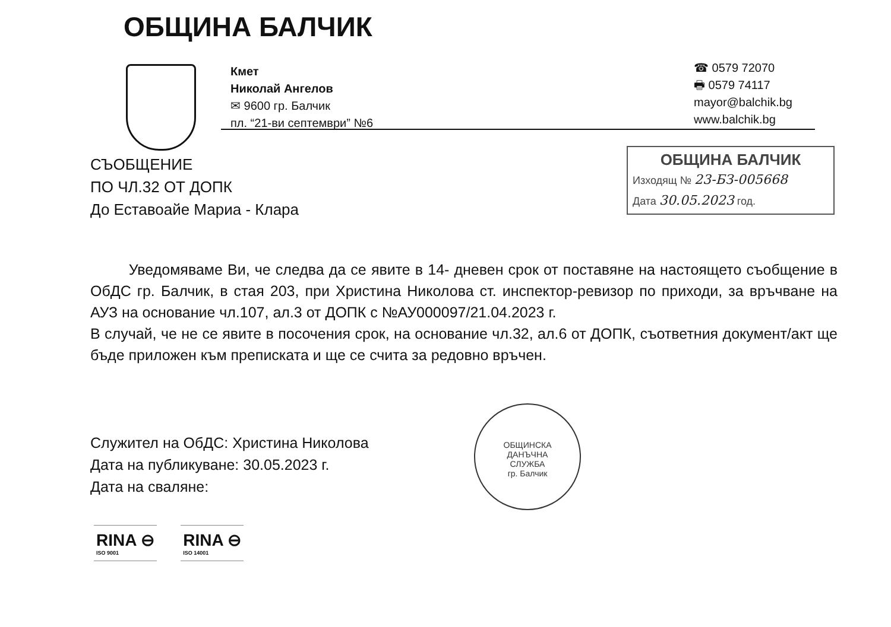ОБЩИНА БАЛЧИК
Кмет
Николай Ангелов
✉ 9600 гр. Балчик
пл. “21-ви септември” №6
☎ 0579 72070
🖶 0579 74117
mayor@balchik.bg
www.balchik.bg
СЪОБЩЕНИЕ
ПО ЧЛ.32 ОТ ДОПК
До Еставоайе Мариа - Клара
ОБЩИНА БАЛЧИК
Изходящ № 23-БЗ-005668
Дата 30.05.2023 год.
Уведомяваме Ви, че следва да се явите в 14- дневен срок от поставяне на настоящето съобщение в ОбДС гр. Балчик, в стая 203, при Христина Николова ст. инспектор-ревизор по приходи, за връчване на АУЗ на основание чл.107, ал.3 от ДОПК с №АУ000097/21.04.2023 г.
В случай, че не се явите в посочения срок, на основание чл.32, ал.6 от ДОПК, съответния документ/акт ще бъде приложен към преписката и ще се счита за редовно връчен.
Служител на ОбДС: Христина Николова
Дата на публикуване: 30.05.2023 г.
Дата на сваляне:
ОБЩИНСКА
ДАНЪЧНА
СЛУЖБА
гр. Балчик
RINA ⊖
ISO 9001
RINA ⊖
ISO 14001